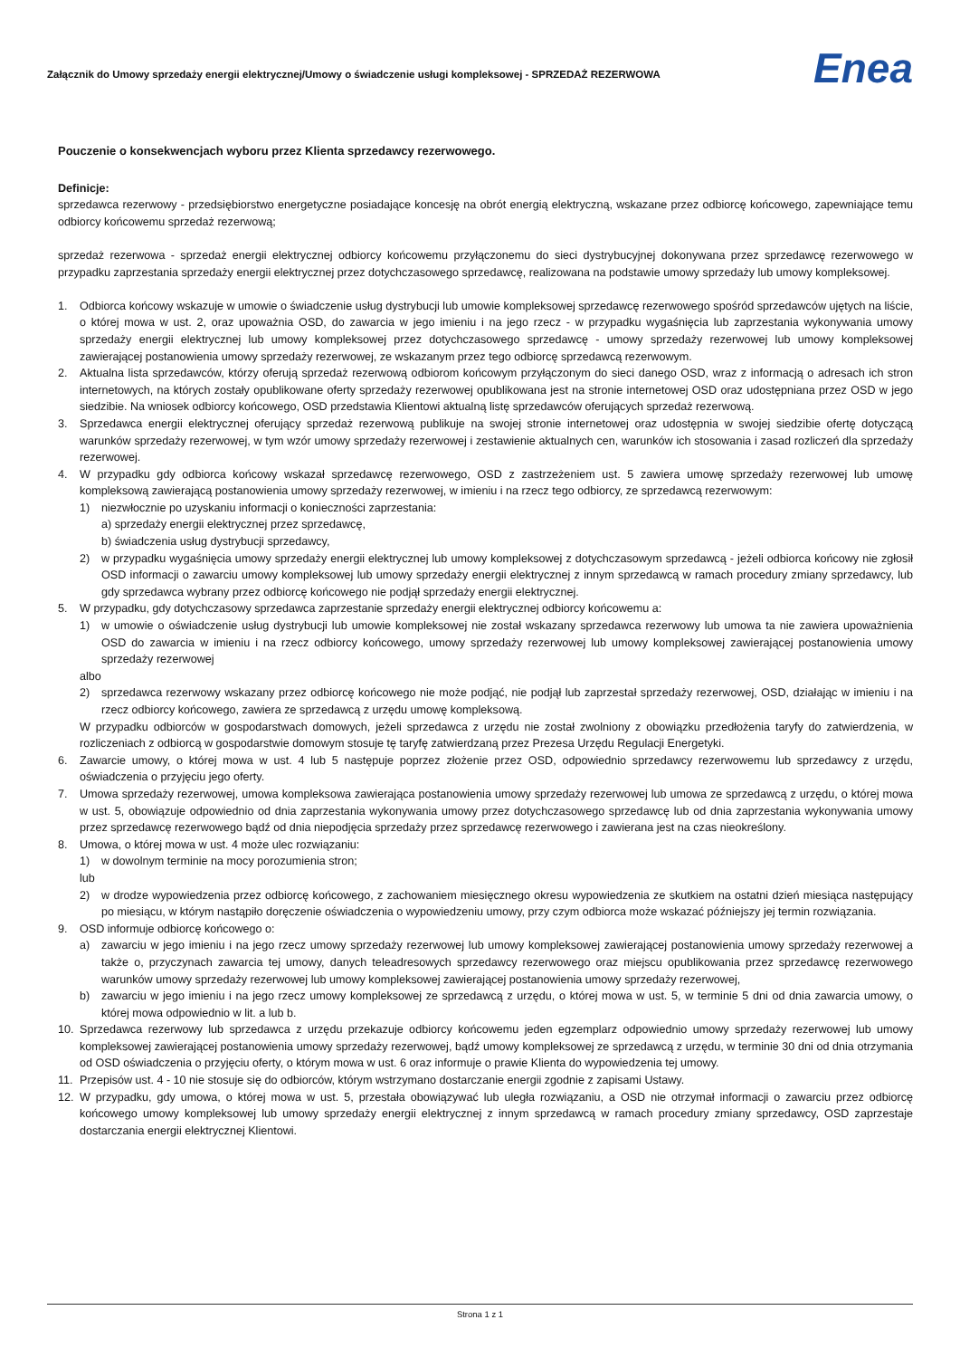Załącznik do Umowy sprzedaży energii elektrycznej/Umowy o świadczenie usługi kompleksowej - SPRZEDAŻ REZERWOWA Enea
Pouczenie o konsekwencjach wyboru przez Klienta sprzedawcy rezerwowego.
Definicje:
sprzedawca rezerwowy - przedsiębiorstwo energetyczne posiadające koncesję na obrót energią elektryczną, wskazane przez odbiorcę końcowego, zapewniające temu odbiorcy końcowemu sprzedaż rezerwową;
sprzedaż rezerwowa - sprzedaż energii elektrycznej odbiorcy końcowemu przyłączonemu do sieci dystrybucyjnej dokonywana przez sprzedawcę rezerwowego w przypadku zaprzestania sprzedaży energii elektrycznej przez dotychczasowego sprzedawcę, realizowana na podstawie umowy sprzedaży lub umowy kompleksowej.
1. Odbiorca końcowy wskazuje w umowie o świadczenie usług dystrybucji lub umowie kompleksowej sprzedawcę rezerwowego spośród sprzedawców ujętych na liście, o której mowa w ust. 2, oraz upoważnia OSD, do zawarcia w jego imieniu i na jego rzecz - w przypadku wygaśnięcia lub zaprzestania wykonywania umowy sprzedaży energii elektrycznej lub umowy kompleksowej przez dotychczasowego sprzedawcę - umowy sprzedaży rezerwowej lub umowy kompleksowej zawierającej postanowienia umowy sprzedaży rezerwowej, ze wskazanym przez tego odbiorcę sprzedawcą rezerwowym.
2. Aktualna lista sprzedawców, którzy oferują sprzedaż rezerwową odbiorom końcowym przyłączonym do sieci danego OSD, wraz z informacją o adresach ich stron internetowych, na których zostały opublikowane oferty sprzedaży rezerwowej opublikowana jest na stronie internetowej OSD oraz udostępniana przez OSD w jego siedzibie. Na wniosek odbiorcy końcowego, OSD przedstawia Klientowi aktualną listę sprzedawców oferujących sprzedaż rezerwową.
3. Sprzedawca energii elektrycznej oferujący sprzedaż rezerwową publikuje na swojej stronie internetowej oraz udostępnia w swojej siedzibie ofertę dotyczącą warunków sprzedaży rezerwowej, w tym wzór umowy sprzedaży rezerwowej i zestawienie aktualnych cen, warunków ich stosowania i zasad rozliczeń dla sprzedaży rezerwowej.
4. W przypadku gdy odbiorca końcowy wskazał sprzedawcę rezerwowego, OSD z zastrzeżeniem ust. 5 zawiera umowę sprzedaży rezerwowej lub umowę kompleksową zawierającą postanowienia umowy sprzedaży rezerwowej, w imieniu i na rzecz tego odbiorcy, ze sprzedawcą rezerwowym:
1) niezwłocznie po uzyskaniu informacji o konieczności zaprzestania:
a) sprzedaży energii elektrycznej przez sprzedawcę,
b) świadczenia usług dystrybucji sprzedawcy,
2) w przypadku wygaśnięcia umowy sprzedaży energii elektrycznej lub umowy kompleksowej z dotychczasowym sprzedawcą - jeżeli odbiorca końcowy nie zgłosił OSD informacji o zawarciu umowy kompleksowej lub umowy sprzedaży energii elektrycznej z innym sprzedawcą w ramach procedury zmiany sprzedawcy, lub gdy sprzedawca wybrany przez odbiorcę końcowego nie podjął sprzedaży energii elektrycznej.
5. W przypadku, gdy dotychczasowy sprzedawca zaprzestanie sprzedaży energii elektrycznej odbiorcy końcowemu a:
1) w umowie o oświadczenie usług dystrybucji lub umowie kompleksowej nie został wskazany sprzedawca rezerwowy lub umowa ta nie zawiera upoważnienia OSD do zawarcia w imieniu i na rzecz odbiorcy końcowego, umowy sprzedaży rezerwowej lub umowy kompleksowej zawierającej postanowienia umowy sprzedaży rezerwowej
albo
2) sprzedawca rezerwowy wskazany przez odbiorcę końcowego nie może podjąć, nie podjął lub zaprzestał sprzedaży rezerwowej, OSD, działając w imieniu i na rzecz odbiorcy końcowego, zawiera ze sprzedawcą z urzędu umowę kompleksową.
W przypadku odbiorców w gospodarstwach domowych, jeżeli sprzedawca z urzędu nie został zwolniony z obowiązku przedłożenia taryfy do zatwierdzenia, w rozliczeniach z odbiorcą w gospodarstwie domowym stosuje tę taryfę zatwierdzaną przez Prezesa Urzędu Regulacji Energetyki.
6. Zawarcie umowy, o której mowa w ust. 4 lub 5 następuje poprzez złożenie przez OSD, odpowiednio sprzedawcy rezerwowemu lub sprzedawcy z urzędu, oświadczenia o przyjęciu jego oferty.
7. Umowa sprzedaży rezerwowej, umowa kompleksowa zawierająca postanowienia umowy sprzedaży rezerwowej lub umowa ze sprzedawcą z urzędu, o której mowa w ust. 5, obowiązuje odpowiednio od dnia zaprzestania wykonywania umowy przez dotychczasowego sprzedawcę lub od dnia zaprzestania wykonywania umowy przez sprzedawcę rezerwowego bądź od dnia niepodjęcia sprzedaży przez sprzedawcę rezerwowego i zawierana jest na czas nieokreślony.
8. Umowa, o której mowa w ust. 4 może ulec rozwiązaniu:
1) w dowolnym terminie na mocy porozumienia stron;
lub
2) w drodze wypowiedzenia przez odbiorcę końcowego, z zachowaniem miesięcznego okresu wypowiedzenia ze skutkiem na ostatni dzień miesiąca następujący po miesiącu, w którym nastąpiło doręczenie oświadczenia o wypowiedzeniu umowy, przy czym odbiorca może wskazać późniejszy jej termin rozwiązania.
9. OSD informuje odbiorcę końcowego o:
a) zawarciu w jego imieniu i na jego rzecz umowy sprzedaży rezerwowej lub umowy kompleksowej zawierającej postanowienia umowy sprzedaży rezerwowej a także o, przyczynach zawarcia tej umowy, danych teleadresowych sprzedawcy rezerwowego oraz miejscu opublikowania przez sprzedawcę rezerwowego warunków umowy sprzedaży rezerwowej lub umowy kompleksowej zawierającej postanowienia umowy sprzedaży rezerwowej,
b) zawarciu w jego imieniu i na jego rzecz umowy kompleksowej ze sprzedawcą z urzędu, o której mowa w ust. 5, w terminie 5 dni od dnia zawarcia umowy, o której mowa odpowiednio w lit. a lub b.
10. Sprzedawca rezerwowy lub sprzedawca z urzędu przekazuje odbiorcy końcowemu jeden egzemplarz odpowiednio umowy sprzedaży rezerwowej lub umowy kompleksowej zawierającej postanowienia umowy sprzedaży rezerwowej, bądź umowy kompleksowej ze sprzedawcą z urzędu, w terminie 30 dni od dnia otrzymania od OSD oświadczenia o przyjęciu oferty, o którym mowa w ust. 6 oraz informuje o prawie Klienta do wypowiedzenia tej umowy.
11. Przepisów ust. 4 - 10 nie stosuje się do odbiorców, którym wstrzymano dostarczanie energii zgodnie z zapisami Ustawy.
12. W przypadku, gdy umowa, o której mowa w ust. 5, przestała obowiązywać lub uległa rozwiązaniu, a OSD nie otrzymał informacji o zawarciu przez odbiorcę końcowego umowy kompleksowej lub umowy sprzedaży energii elektrycznej z innym sprzedawcą w ramach procedury zmiany sprzedawcy, OSD zaprzestaje dostarczania energii elektrycznej Klientowi.
Strona 1 z 1